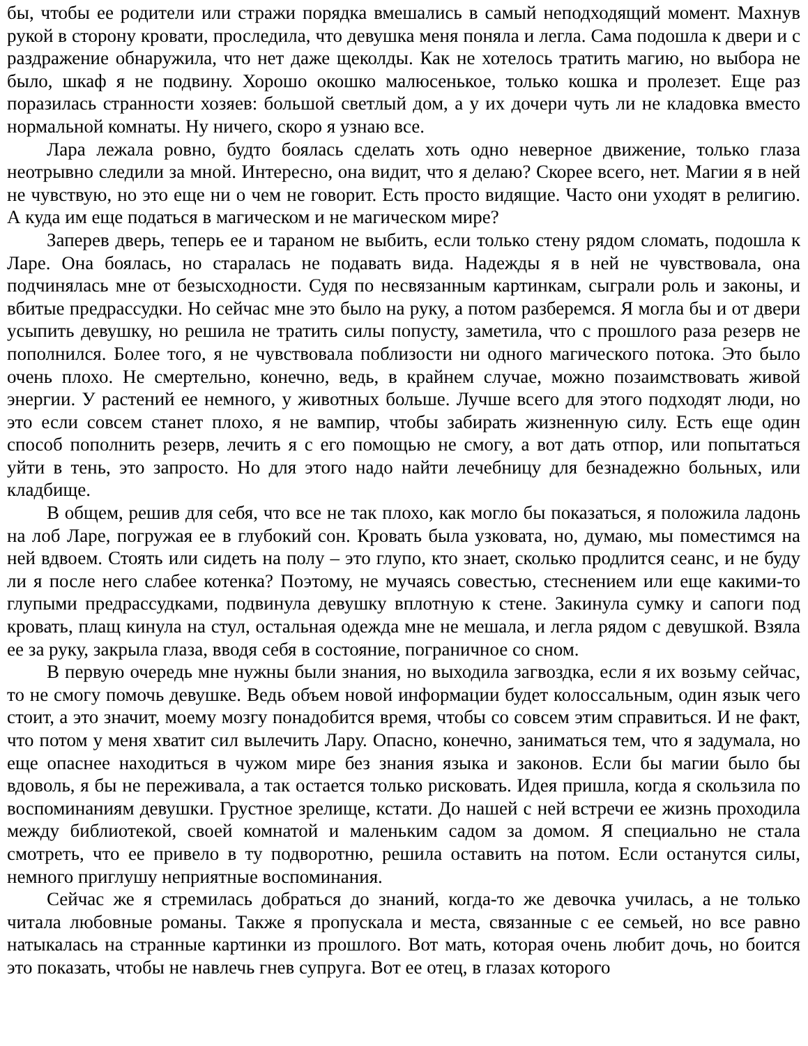бы, чтобы ее родители или стражи порядка вмешались в самый неподходящий момент. Махнув рукой в сторону кровати, проследила, что девушка меня поняла и легла. Сама подошла к двери и с раздражение обнаружила, что нет даже щеколды. Как не хотелось тратить магию, но выбора не было, шкаф я не подвину. Хорошо окошко малюсенькое, только кошка и пролезет. Еще раз поразилась странности хозяев: большой светлый дом, а у их дочери чуть ли не кладовка вместо нормальной комнаты. Ну ничего, скоро я узнаю все.
Лара лежала ровно, будто боялась сделать хоть одно неверное движение, только глаза неотрывно следили за мной. Интересно, она видит, что я делаю? Скорее всего, нет. Магии я в ней не чувствую, но это еще ни о чем не говорит. Есть просто видящие. Часто они уходят в религию. А куда им еще податься в магическом и не магическом мире?
Заперев дверь, теперь ее и тараном не выбить, если только стену рядом сломать, подошла к Ларе. Она боялась, но старалась не подавать вида. Надежды я в ней не чувствовала, она подчинялась мне от безысходности. Судя по несвязанным картинкам, сыграли роль и законы, и вбитые предрассудки. Но сейчас мне это было на руку, а потом разберемся. Я могла бы и от двери усыпить девушку, но решила не тратить силы попусту, заметила, что с прошлого раза резерв не пополнился. Более того, я не чувствовала поблизости ни одного магического потока. Это было очень плохо. Не смертельно, конечно, ведь, в крайнем случае, можно позаимствовать живой энергии. У растений ее немного, у животных больше. Лучше всего для этого подходят люди, но это если совсем станет плохо, я не вампир, чтобы забирать жизненную силу. Есть еще один способ пополнить резерв, лечить я с его помощью не смогу, а вот дать отпор, или попытаться уйти в тень, это запросто. Но для этого надо найти лечебницу для безнадежно больных, или кладбище.
В общем, решив для себя, что все не так плохо, как могло бы показаться, я положила ладонь на лоб Ларе, погружая ее в глубокий сон. Кровать была узковата, но, думаю, мы поместимся на ней вдвоем. Стоять или сидеть на полу – это глупо, кто знает, сколько продлится сеанс, и не буду ли я после него слабее котенка? Поэтому, не мучаясь совестью, стеснением или еще какими-то глупыми предрассудками, подвинула девушку вплотную к стене. Закинула сумку и сапоги под кровать, плащ кинула на стул, остальная одежда мне не мешала, и легла рядом с девушкой. Взяла ее за руку, закрыла глаза, вводя себя в состояние, пограничное со сном.
В первую очередь мне нужны были знания, но выходила загвоздка, если я их возьму сейчас, то не смогу помочь девушке. Ведь объем новой информации будет колоссальным, один язык чего стоит, а это значит, моему мозгу понадобится время, чтобы со совсем этим справиться. И не факт, что потом у меня хватит сил вылечить Лару. Опасно, конечно, заниматься тем, что я задумала, но еще опаснее находиться в чужом мире без знания языка и законов. Если бы магии было бы вдоволь, я бы не переживала, а так остается только рисковать. Идея пришла, когда я скользила по воспоминаниям девушки. Грустное зрелище, кстати. До нашей с ней встречи ее жизнь проходила между библиотекой, своей комнатой и маленьким садом за домом. Я специально не стала смотреть, что ее привело в ту подворотню, решила оставить на потом. Если останутся силы, немного приглушу неприятные воспоминания.
Сейчас же я стремилась добраться до знаний, когда-то же девочка училась, а не только читала любовные романы. Также я пропускала и места, связанные с ее семьей, но все равно натыкалась на странные картинки из прошлого. Вот мать, которая очень любит дочь, но боится это показать, чтобы не навлечь гнев супруга. Вот ее отец, в глазах которого